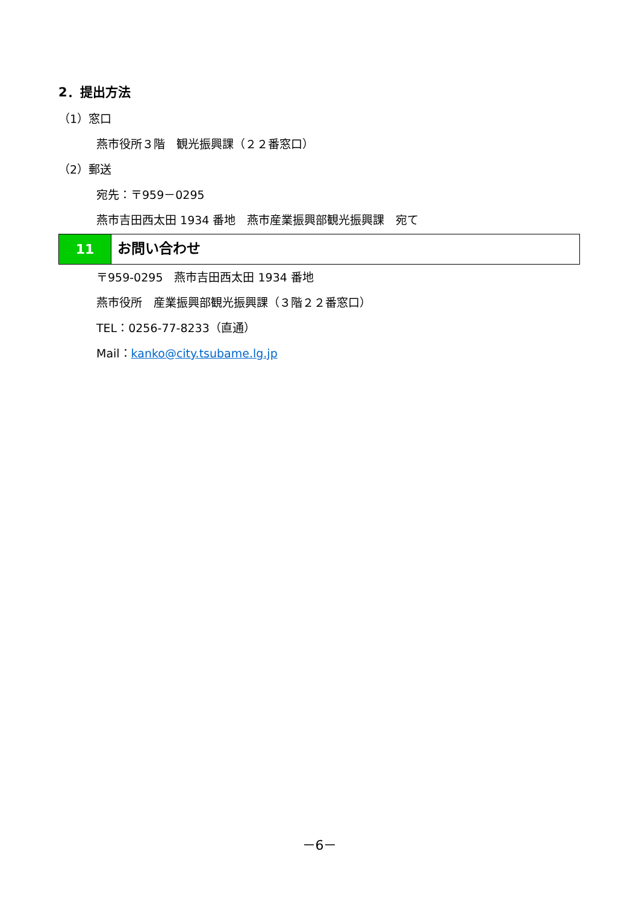2．提出方法
（1）窓口
燕市役所３階　観光振興課（２２番窓口）
（2）郵送
宛先：〒959－0295
燕市吉田西太田 1934 番地　燕市産業振興部観光振興課　宛て
11
お問い合わせ
〒959-0295　燕市吉田西太田 1934 番地
燕市役所　産業振興部観光振興課（３階２２番窓口）
TEL：0256-77-8233（直通）
Mail：kanko@city.tsubame.lg.jp
－6－